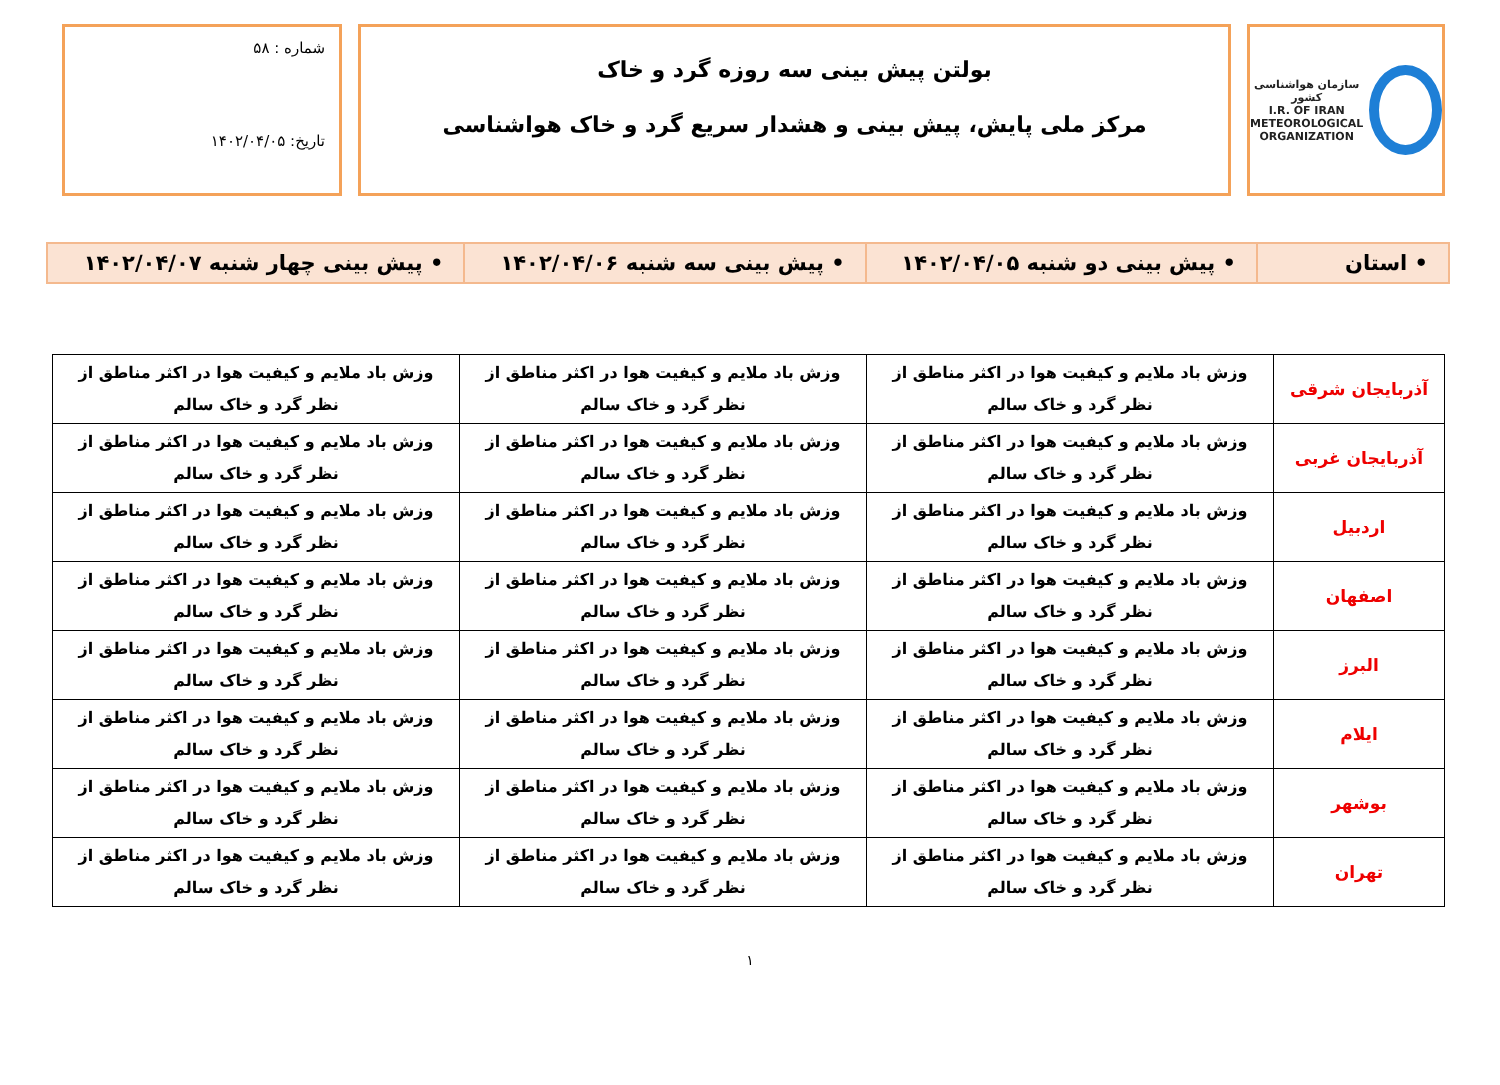سازمان هواشناسی کشور
I.R. OF IRAN
METEOROLOGICAL
ORGANIZATION
بولتن پیش بینی سه روزه گرد و خاک
مرکز ملی پایش، پیش بینی و هشدار سریع گرد و خاک هواشناسی
شماره : ۵۸
تاریخ: ۱۴۰۲/۰۴/۰۵
| • استان | • پیش بینی دو شنبه ۱۴۰۲/۰۴/۰۵ | • پیش بینی سه شنبه ۱۴۰۲/۰۴/۰۶ | • پیش بینی چهار شنبه ۱۴۰۲/۰۴/۰۷ |
| آذربایجان شرقی | وزش باد ملایم و کیفیت هوا در اکثر مناطق از نظر گرد و خاک سالم | وزش باد ملایم و کیفیت هوا در اکثر مناطق از نظر گرد و خاک سالم | وزش باد ملایم و کیفیت هوا در اکثر مناطق از نظر گرد و خاک سالم |
| آذربایجان غربی | وزش باد ملایم و کیفیت هوا در اکثر مناطق از نظر گرد و خاک سالم | وزش باد ملایم و کیفیت هوا در اکثر مناطق از نظر گرد و خاک سالم | وزش باد ملایم و کیفیت هوا در اکثر مناطق از نظر گرد و خاک سالم |
| اردبیل | وزش باد ملایم و کیفیت هوا در اکثر مناطق از نظر گرد و خاک سالم | وزش باد ملایم و کیفیت هوا در اکثر مناطق از نظر گرد و خاک سالم | وزش باد ملایم و کیفیت هوا در اکثر مناطق از نظر گرد و خاک سالم |
| اصفهان | وزش باد ملایم و کیفیت هوا در اکثر مناطق از نظر گرد و خاک سالم | وزش باد ملایم و کیفیت هوا در اکثر مناطق از نظر گرد و خاک سالم | وزش باد ملایم و کیفیت هوا در اکثر مناطق از نظر گرد و خاک سالم |
| البرز | وزش باد ملایم و کیفیت هوا در اکثر مناطق از نظر گرد و خاک سالم | وزش باد ملایم و کیفیت هوا در اکثر مناطق از نظر گرد و خاک سالم | وزش باد ملایم و کیفیت هوا در اکثر مناطق از نظر گرد و خاک سالم |
| ایلام | وزش باد ملایم و کیفیت هوا در اکثر مناطق از نظر گرد و خاک سالم | وزش باد ملایم و کیفیت هوا در اکثر مناطق از نظر گرد و خاک سالم | وزش باد ملایم و کیفیت هوا در اکثر مناطق از نظر گرد و خاک سالم |
| بوشهر | وزش باد ملایم و کیفیت هوا در اکثر مناطق از نظر گرد و خاک سالم | وزش باد ملایم و کیفیت هوا در اکثر مناطق از نظر گرد و خاک سالم | وزش باد ملایم و کیفیت هوا در اکثر مناطق از نظر گرد و خاک سالم |
| تهران | وزش باد ملایم و کیفیت هوا در اکثر مناطق از نظر گرد و خاک سالم | وزش باد ملایم و کیفیت هوا در اکثر مناطق از نظر گرد و خاک سالم | وزش باد ملایم و کیفیت هوا در اکثر مناطق از نظر گرد و خاک سالم |
۱